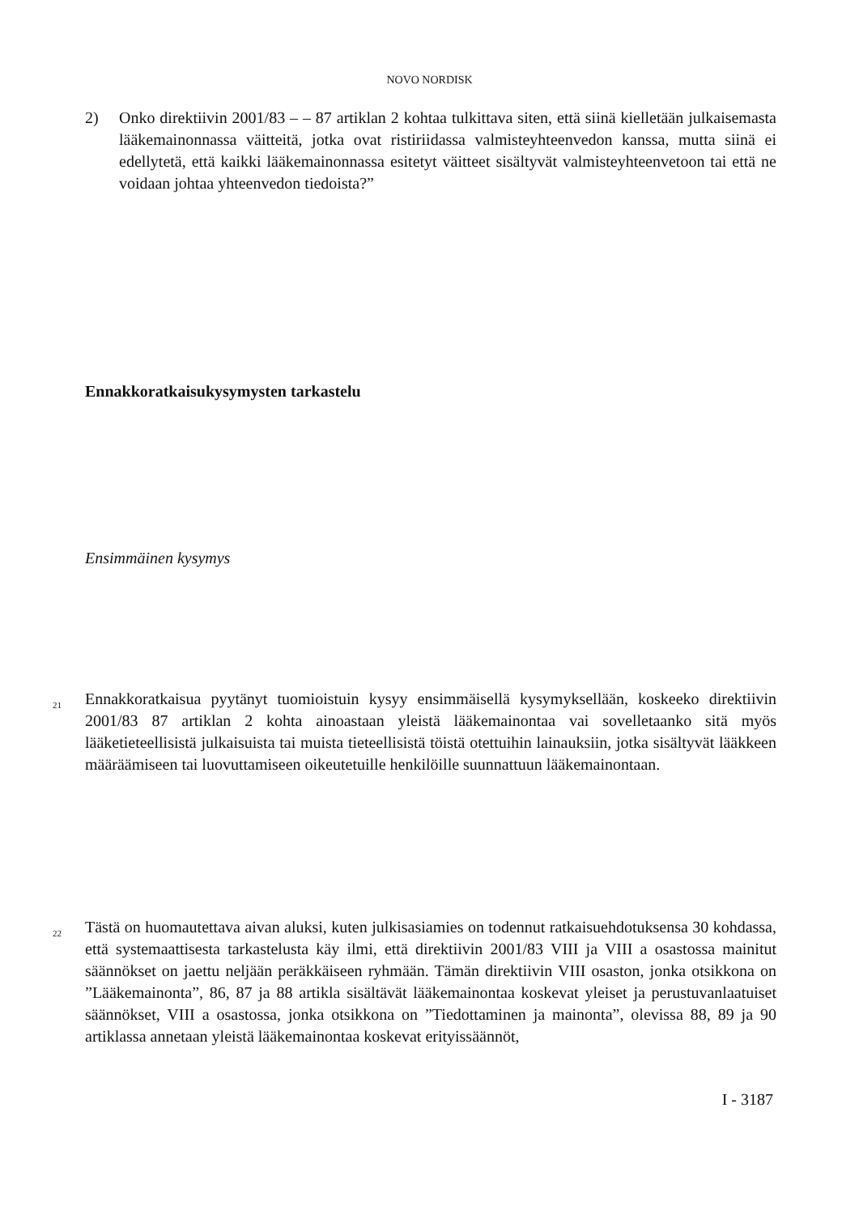NOVO NORDISK
2) Onko direktiivin 2001/83 – – 87 artiklan 2 kohtaa tulkittava siten, että siinä kielletään julkaisemasta lääkemainonnassa väitteitä, jotka ovat ristiriidassa valmisteyhteenvedon kanssa, mutta siinä ei edellytetä, että kaikki lääkemainonnassa esitetyt väitteet sisältyvät valmisteyhteenvetoon tai että ne voidaan johtaa yhteenvedon tiedoista?”
Ennakkoratkaisukysymysten tarkastelu
Ensimmäinen kysymys
21
Ennakkoratkaisua pyytänyt tuomioistuin kysyy ensimmäisellä kysymyksellään, koskeeko direktiivin 2001/83 87 artiklan 2 kohta ainoastaan yleistä lääkemainontaa vai sovelletaanko sitä myös lääketieteellisistä julkaisuista tai muista tieteellisistä töistä otettuihin lainauksiin, jotka sisältyvät lääkkeen määräämiseen tai luovuttamiseen oikeutetuille henkilöille suunnattuun lääkemainontaan.
22
Tästä on huomautettava aivan aluksi, kuten julkisasiamies on todennut ratkaisuehdotuksensa 30 kohdassa, että systemaattisesta tarkastelusta käy ilmi, että direktiivin 2001/83 VIII ja VIII a osastossa mainitut säännökset on jaettu neljään peräkkäiseen ryhmään. Tämän direktiivin VIII osaston, jonka otsikkona on ”Lääkemainonta”, 86, 87 ja 88 artikla sisältävät lääkemainontaa koskevat yleiset ja perustuvanlaatuiset säännökset, VIII a osastossa, jonka otsikkona on ”Tiedottaminen ja mainonta”, olevissa 88, 89 ja 90 artiklassa annetaan yleistä lääkemainontaa koskevat erityissäännöt,
I - 3187